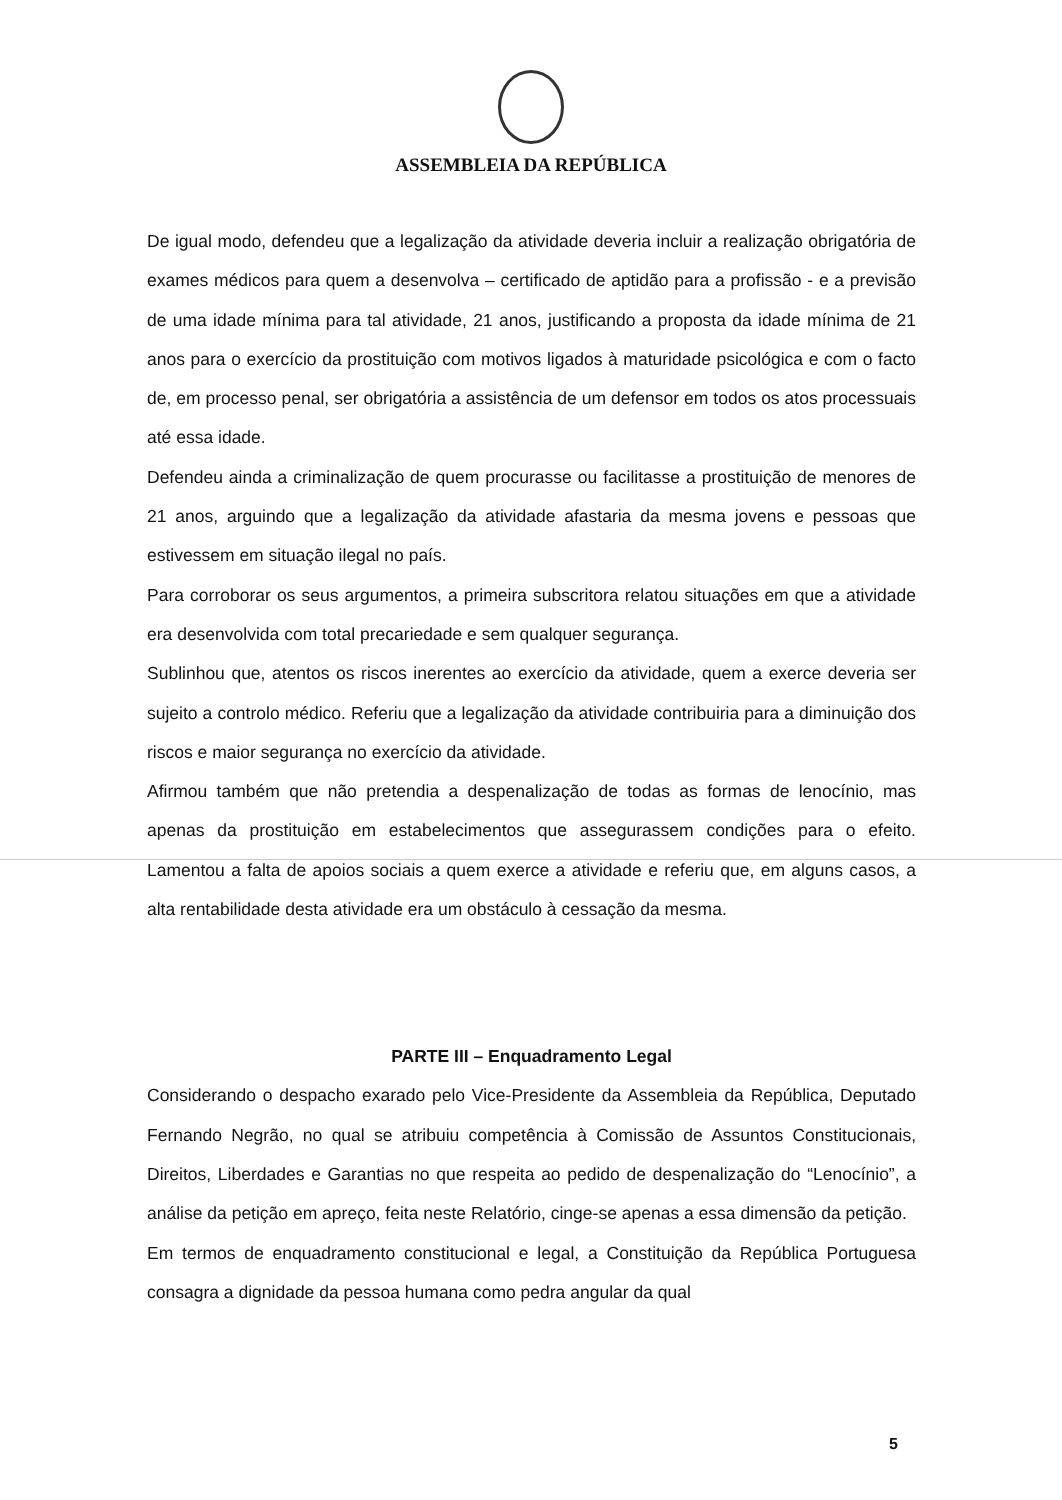ASSEMBLEIA DA REPÚBLICA
De igual modo, defendeu que a legalização da atividade deveria incluir a realização obrigatória de exames médicos para quem a desenvolva – certificado de aptidão para a profissão - e a previsão de uma idade mínima para tal atividade, 21 anos, justificando a proposta da idade mínima de 21 anos para o exercício da prostituição com motivos ligados à maturidade psicológica e com o facto de, em processo penal, ser obrigatória a assistência de um defensor em todos os atos processuais até essa idade.
Defendeu ainda a criminalização de quem procurasse ou facilitasse a prostituição de menores de 21 anos, arguindo que a legalização da atividade afastaria da mesma jovens e pessoas que estivessem em situação ilegal no país.
Para corroborar os seus argumentos, a primeira subscritora relatou situações em que a atividade era desenvolvida com total precariedade e sem qualquer segurança.
Sublinhou que, atentos os riscos inerentes ao exercício da atividade, quem a exerce deveria ser sujeito a controlo médico. Referiu que a legalização da atividade contribuiria para a diminuição dos riscos e maior segurança no exercício da atividade.
Afirmou também que não pretendia a despenalização de todas as formas de lenocínio, mas apenas da prostituição em estabelecimentos que assegurassem condições para o efeito. Lamentou a falta de apoios sociais a quem exerce a atividade e referiu que, em alguns casos, a alta rentabilidade desta atividade era um obstáculo à cessação da mesma.
PARTE III – Enquadramento Legal
Considerando o despacho exarado pelo Vice-Presidente da Assembleia da República, Deputado Fernando Negrão, no qual se atribuiu competência à Comissão de Assuntos Constitucionais, Direitos, Liberdades e Garantias no que respeita ao pedido de despenalização do “Lenocínio”, a análise da petição em apreço, feita neste Relatório, cinge-se apenas a essa dimensão da petição.
Em termos de enquadramento constitucional e legal, a Constituição da República Portuguesa consagra a dignidade da pessoa humana como pedra angular da qual
5